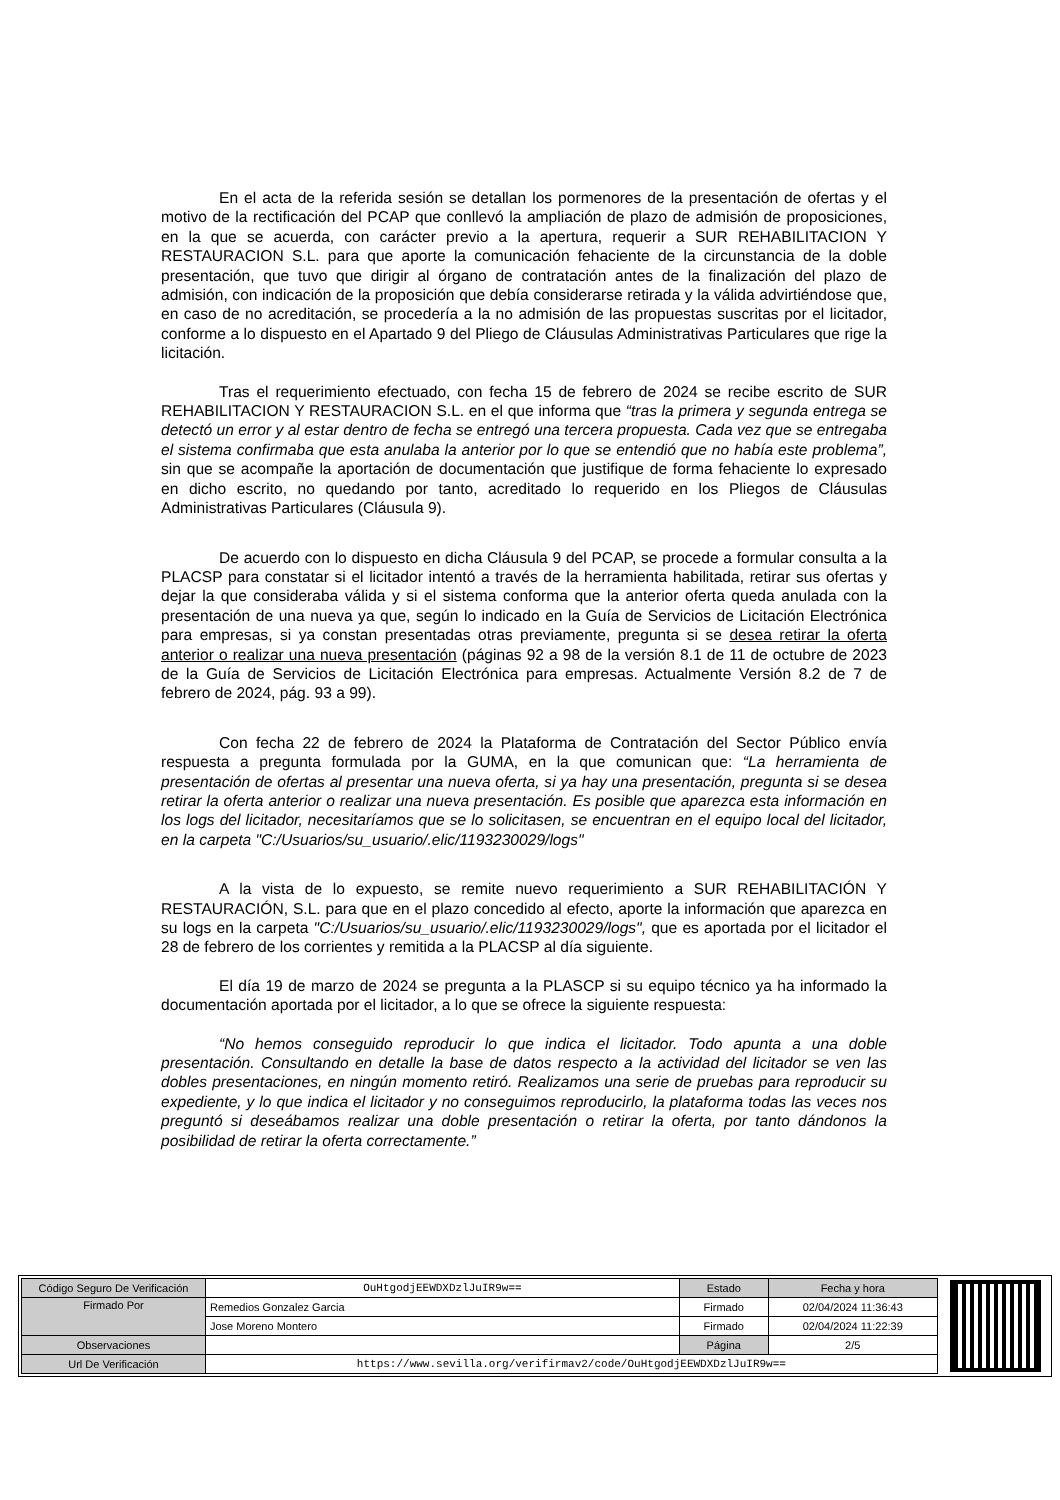En el acta de la referida sesión se detallan los pormenores de la presentación de ofertas y el motivo de la rectificación del PCAP que conllevó la ampliación de plazo de admisión de proposiciones, en la que se acuerda, con carácter previo a la apertura, requerir a SUR REHABILITACION Y RESTAURACION S.L. para que aporte la comunicación fehaciente de la circunstancia de la doble presentación, que tuvo que dirigir al órgano de contratación antes de la finalización del plazo de admisión, con indicación de la proposición que debía considerarse retirada y la válida advirtiéndose que, en caso de no acreditación, se procedería a la no admisión de las propuestas suscritas por el licitador, conforme a lo dispuesto en el Apartado 9 del Pliego de Cláusulas Administrativas Particulares que rige la licitación.
Tras el requerimiento efectuado, con fecha 15 de febrero de 2024 se recibe escrito de SUR REHABILITACION Y RESTAURACION S.L. en el que informa que “tras la primera y segunda entrega se detectó un error y al estar dentro de fecha se entregó una tercera propuesta. Cada vez que se entregaba el sistema confirmaba que esta anulaba la anterior por lo que se entendió que no había este problema”, sin que se acompañe la aportación de documentación que justifique de forma fehaciente lo expresado en dicho escrito, no quedando por tanto, acreditado lo requerido en los Pliegos de Cláusulas Administrativas Particulares (Cláusula 9).
De acuerdo con lo dispuesto en dicha Cláusula 9 del PCAP, se procede a formular consulta a la PLACSP para constatar si el licitador intentó a través de la herramienta habilitada, retirar sus ofertas y dejar la que consideraba válida y si el sistema conforma que la anterior oferta queda anulada con la presentación de una nueva ya que, según lo indicado en la Guía de Servicios de Licitación Electrónica para empresas, si ya constan presentadas otras previamente, pregunta si se desea retirar la oferta anterior o realizar una nueva presentación (páginas 92 a 98 de la versión 8.1 de 11 de octubre de 2023 de la Guía de Servicios de Licitación Electrónica para empresas. Actualmente Versión 8.2 de 7 de febrero de 2024, pág. 93 a 99).
Con fecha 22 de febrero de 2024 la Plataforma de Contratación del Sector Público envía respuesta a pregunta formulada por la GUMA, en la que comunican que: “La herramienta de presentación de ofertas al presentar una nueva oferta, si ya hay una presentación, pregunta si se desea retirar la oferta anterior o realizar una nueva presentación. Es posible que aparezca esta información en los logs del licitador, necesitaríamos que se lo solicitasen, se encuentran en el equipo local del licitador, en la carpeta "C:/Usuarios/su_usuario/.elic/1193230029/logs"
A la vista de lo expuesto, se remite nuevo requerimiento a SUR REHABILITACIÓN Y RESTAURACIÓN, S.L. para que en el plazo concedido al efecto, aporte la información que aparezca en su logs en la carpeta "C:/Usuarios/su_usuario/.elic/1193230029/logs", que es aportada por el licitador el 28 de febrero de los corrientes y remitida a la PLACSP al día siguiente.
El día 19 de marzo de 2024 se pregunta a la PLASCP si su equipo técnico ya ha informado la documentación aportada por el licitador, a lo que se ofrece la siguiente respuesta:
“No hemos conseguido reproducir lo que indica el licitador. Todo apunta a una doble presentación. Consultando en detalle la base de datos respecto a la actividad del licitador se ven las dobles presentaciones, en ningún momento retiró. Realizamos una serie de pruebas para reproducir su expediente, y lo que indica el licitador y no conseguimos reproducirlo, la plataforma todas las veces nos preguntó si deseábamos realizar una doble presentación o retirar la oferta, por tanto dándonos la posibilidad de retirar la oferta correctamente.”
| Código Seguro De Verificación | OuHtgodjEEWDXDzlJuIR9w== | Estado | Fecha y hora |
| Firmado Por | Remedios Gonzalez Garcia | Firmado | 02/04/2024 11:36:43 |
| | Jose Moreno Montero | Firmado | 02/04/2024 11:22:39 |
| Observaciones | | Página | 2/5 |
| Url De Verificación | https://www.sevilla.org/verifirmav2/code/OuHtgodjEEWDXDzlJuIR9w== | | |